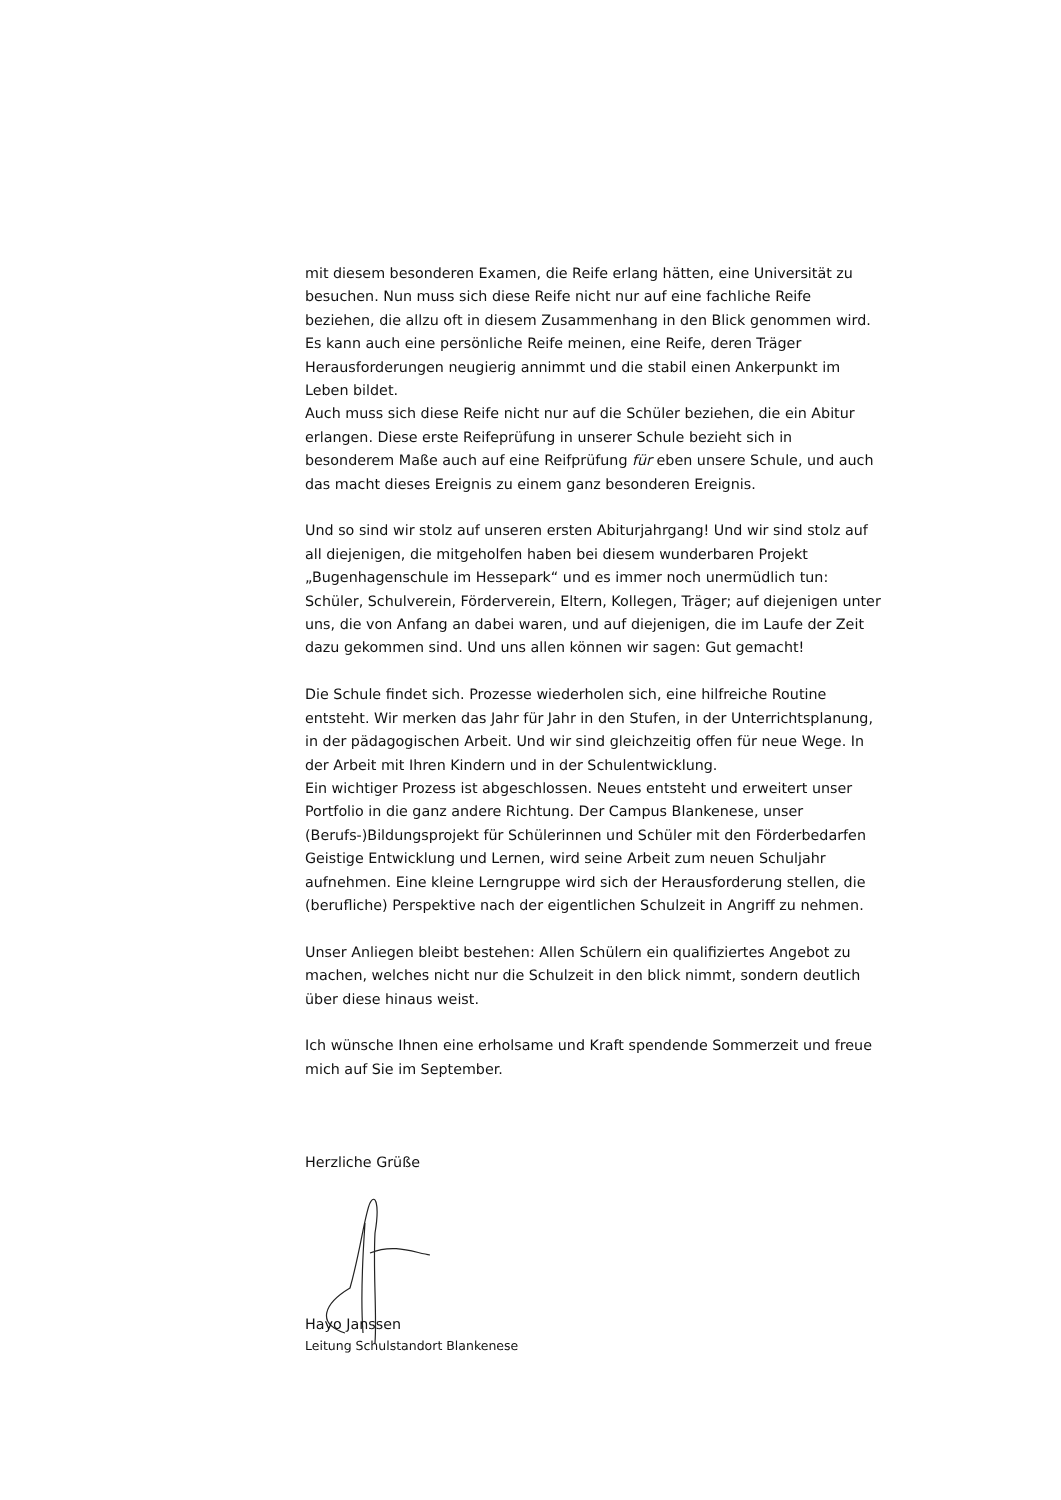mit diesem besonderen Examen, die Reife erlang hätten, eine Universität zu besuchen. Nun muss sich diese Reife nicht nur auf eine fachliche Reife beziehen, die allzu oft in diesem Zusammenhang in den Blick genommen wird. Es kann auch eine persönliche Reife meinen, eine Reife, deren Träger Herausforderungen neugierig annimmt und die stabil einen Ankerpunkt im Leben bildet.
Auch muss sich diese Reife nicht nur auf die Schüler beziehen, die ein Abitur erlangen. Diese erste Reifeprüfung in unserer Schule bezieht sich in besonderem Maße auch auf eine Reifprüfung für eben unsere Schule, und auch das macht dieses Ereignis zu einem ganz besonderen Ereignis.
Und so sind wir stolz auf unseren ersten Abiturjahrgang! Und wir sind stolz auf all diejenigen, die mitgeholfen haben bei diesem wunderbaren Projekt „Bugenhagenschule im Hessepark“ und es immer noch unermüdlich tun: Schüler, Schulverein, Förderverein, Eltern, Kollegen, Träger; auf diejenigen unter uns, die von Anfang an dabei waren, und auf diejenigen, die im Laufe der Zeit dazu gekommen sind. Und uns allen können wir sagen: Gut gemacht!
Die Schule findet sich. Prozesse wiederholen sich, eine hilfreiche Routine entsteht. Wir merken das Jahr für Jahr in den Stufen, in der Unterrichtsplanung, in der pädagogischen Arbeit. Und wir sind gleichzeitig offen für neue Wege. In der Arbeit mit Ihren Kindern und in der Schulentwicklung.
Ein wichtiger Prozess ist abgeschlossen. Neues entsteht und erweitert unser Portfolio in die ganz andere Richtung. Der Campus Blankenese, unser (Berufs-)Bildungsprojekt für Schülerinnen und Schüler mit den Förderbedarfen Geistige Entwicklung und Lernen, wird seine Arbeit zum neuen Schuljahr aufnehmen. Eine kleine Lerngruppe wird sich der Herausforderung stellen, die (berufliche) Perspektive nach der eigentlichen Schulzeit in Angriff zu nehmen.
Unser Anliegen bleibt bestehen: Allen Schülern ein qualifiziertes Angebot zu machen, welches nicht nur die Schulzeit in den blick nimmt, sondern deutlich über diese hinaus weist.
Ich wünsche Ihnen eine erholsame und Kraft spendende Sommerzeit und freue mich auf Sie im September.
Herzliche Grüße
Hayo Janssen
Leitung Schulstandort Blankenese